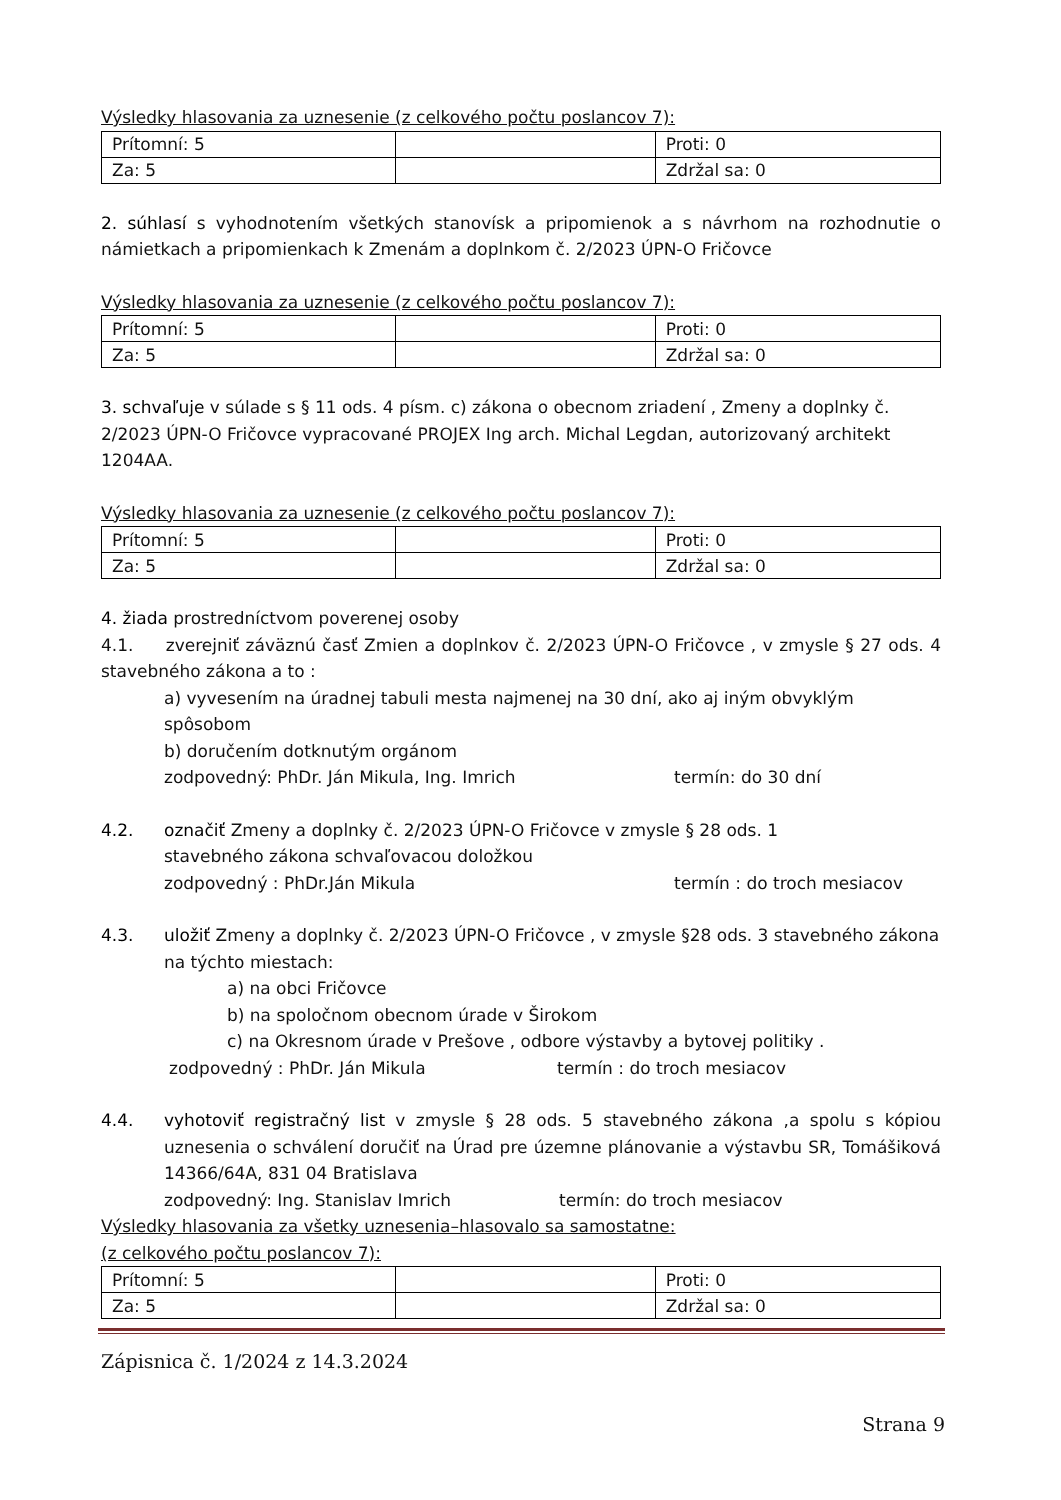Výsledky hlasovania za uznesenie (z celkového počtu poslancov 7):
| Prítomní: 5 | | Proti: 0 |
| Za: 5 | | Zdržal sa: 0 |
2. súhlasí s vyhodnotením všetkých stanovísk a pripomienok a s návrhom na rozhodnutie o námietkach a pripomienkach k Zmenám a doplnkom č. 2/2023 ÚPN-O Fričovce
Výsledky hlasovania za uznesenie (z celkového počtu poslancov 7):
| Prítomní: 5 | | Proti: 0 |
| Za: 5 | | Zdržal sa: 0 |
3. schvaľuje v súlade s § 11 ods. 4 písm. c) zákona o obecnom zriadení , Zmeny a doplnky č. 2/2023 ÚPN-O Fričovce vypracované PROJEX Ing arch. Michal Legdan, autorizovaný architekt 1204AA.
Výsledky hlasovania za uznesenie (z celkového počtu poslancov 7):
| Prítomní: 5 | | Proti: 0 |
| Za: 5 | | Zdržal sa: 0 |
4. žiada prostredníctvom poverenej osoby
4.1. zverejniť záväznú časť Zmien a doplnkov č. 2/2023 ÚPN-O Fričovce , v zmysle § 27 ods. 4 stavebného zákona a to :
a) vyvesením na úradnej tabuli mesta najmenej na 30 dní, ako aj iným obvyklým spôsobom
b) doručením dotknutým orgánom
zodpovedný: PhDr. Ján Mikula, Ing. Imrich termín: do 30 dní
4.2. označiť Zmeny a doplnky č. 2/2023 ÚPN-O Fričovce v zmysle § 28 ods. 1
stavebného zákona schvaľovacou doložkou
zodpovedný : PhDr.Ján Mikula termín : do troch mesiacov
4.3. uložiť Zmeny a doplnky č. 2/2023 ÚPN-O Fričovce , v zmysle §28 ods. 3 stavebného zákona na týchto miestach:
a) na obci Fričovce
b) na spoločnom obecnom úrade v Širokom
c) na Okresnom úrade v Prešove , odbore výstavby a bytovej politiky .
zodpovedný : PhDr. Ján Mikula termín : do troch mesiacov
4.4. vyhotoviť registračný list v zmysle § 28 ods. 5 stavebného zákona ,a spolu s kópiou uznesenia o schválení doručiť na Úrad pre územne plánovanie a výstavbu SR, Tomášiková 14366/64A, 831 04 Bratislava
zodpovedný: Ing. Stanislav Imrich termín: do troch mesiacov
Výsledky hlasovania za všetky uznesenia–hlasovalo sa samostatne:
(z celkového počtu poslancov 7):
| Prítomní: 5 | | Proti: 0 |
| Za: 5 | | Zdržal sa: 0 |
Zápisnica č. 1/2024 z 14.3.2024
Strana 9